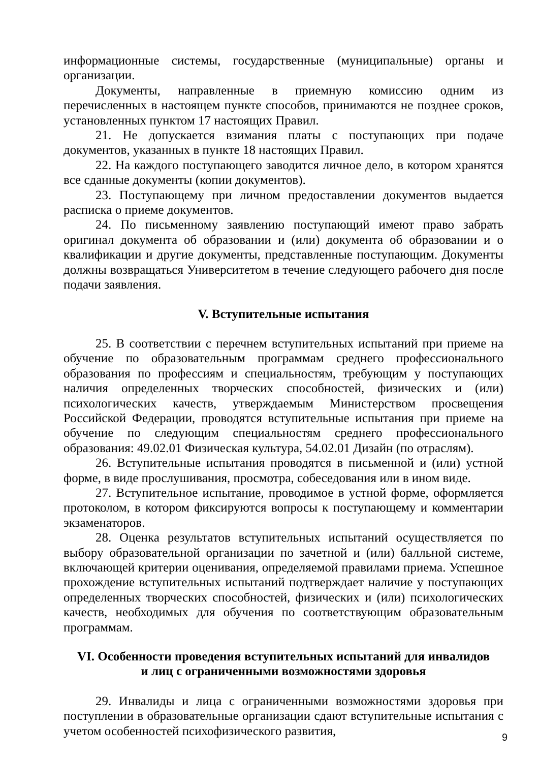информационные системы, государственные (муниципальные) органы и организации.
Документы, направленные в приемную комиссию одним из перечисленных в настоящем пункте способов, принимаются не позднее сроков, установленных пунктом 17 настоящих Правил.
21. Не допускается взимания платы с поступающих при подаче документов, указанных в пункте 18 настоящих Правил.
22. На каждого поступающего заводится личное дело, в котором хранятся все сданные документы (копии документов).
23. Поступающему при личном предоставлении документов выдается расписка о приеме документов.
24. По письменному заявлению поступающий имеют право забрать оригинал документа об образовании и (или) документа об образовании и о квалификации и другие документы, представленные поступающим. Документы должны возвращаться Университетом в течение следующего рабочего дня после подачи заявления.
V. Вступительные испытания
25. В соответствии с перечнем вступительных испытаний при приеме на обучение по образовательным программам среднего профессионального образования по профессиям и специальностям, требующим у поступающих наличия определенных творческих способностей, физических и (или) психологических качеств, утверждаемым Министерством просвещения Российской Федерации, проводятся вступительные испытания при приеме на обучение по следующим специальностям среднего профессионального образования: 49.02.01 Физическая культура, 54.02.01 Дизайн (по отраслям).
26. Вступительные испытания проводятся в письменной и (или) устной форме, в виде прослушивания, просмотра, собеседования или в ином виде.
27. Вступительное испытание, проводимое в устной форме, оформляется протоколом, в котором фиксируются вопросы к поступающему и комментарии экзаменаторов.
28. Оценка результатов вступительных испытаний осуществляется по выбору образовательной организации по зачетной и (или) балльной системе, включающей критерии оценивания, определяемой правилами приема. Успешное прохождение вступительных испытаний подтверждает наличие у поступающих определенных творческих способностей, физических и (или) психологических качеств, необходимых для обучения по соответствующим образовательным программам.
VI. Особенности проведения вступительных испытаний для инвалидов
и лиц с ограниченными возможностями здоровья
29. Инвалиды и лица с ограниченными возможностями здоровья при поступлении в образовательные организации сдают вступительные испытания с учетом особенностей психофизического развития,
9